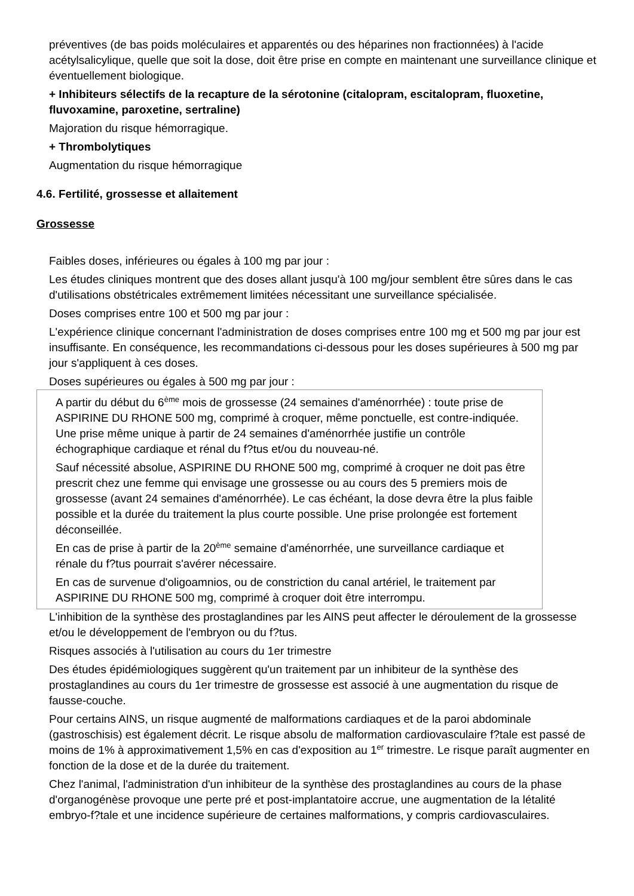préventives (de bas poids moléculaires et apparentés ou des héparines non fractionnées) à l'acide acétylsalicylique, quelle que soit la dose, doit être prise en compte en maintenant une surveillance clinique et éventuellement biologique.
+ Inhibiteurs sélectifs de la recapture de la sérotonine (citalopram, escitalopram, fluoxetine, fluvoxamine, paroxetine, sertraline)
Majoration du risque hémorragique.
+ Thrombolytiques
Augmentation du risque hémorragique
4.6. Fertilité, grossesse et allaitement
Grossesse
Faibles doses, inférieures ou égales à 100 mg par jour :
Les études cliniques montrent que des doses allant jusqu'à 100 mg/jour semblent être sûres dans le cas d'utilisations obstétricales extrêmement limitées nécessitant une surveillance spécialisée.
Doses comprises entre 100 et 500 mg par jour :
L'expérience clinique concernant l'administration de doses comprises entre 100 mg et 500 mg par jour est insuffisante. En conséquence, les recommandations ci-dessous pour les doses supérieures à 500 mg par jour s'appliquent à ces doses.
Doses supérieures ou égales à 500 mg par jour :
A partir du début du 6<sup>ème</sup> mois de grossesse (24 semaines d'aménorrhée) : toute prise de ASPIRINE DU RHONE 500 mg, comprimé à croquer, même ponctuelle, est contre-indiquée. Une prise même unique à partir de 24 semaines d'aménorrhée justifie un contrôle échographique cardiaque et rénal du f?tus et/ou du nouveau-né.
Sauf nécessité absolue, ASPIRINE DU RHONE 500 mg, comprimé à croquer ne doit pas être prescrit chez une femme qui envisage une grossesse ou au cours des 5 premiers mois de grossesse (avant 24 semaines d'aménorrhée). Le cas échéant, la dose devra être la plus faible possible et la durée du traitement la plus courte possible. Une prise prolongée est fortement déconseillée.
En cas de prise à partir de la 20<sup>ème</sup> semaine d'aménorrhée, une surveillance cardiaque et rénale du f?tus pourrait s'avérer nécessaire.
En cas de survenue d'oligoamnios, ou de constriction du canal artériel, le traitement par ASPIRINE DU RHONE 500 mg, comprimé à croquer doit être interrompu.
L'inhibition de la synthèse des prostaglandines par les AINS peut affecter le déroulement de la grossesse et/ou le développement de l'embryon ou du f?tus.
Risques associés à l'utilisation au cours du 1er trimestre
Des études épidémiologiques suggèrent qu'un traitement par un inhibiteur de la synthèse des prostaglandines au cours du 1er trimestre de grossesse est associé à une augmentation du risque de fausse-couche.
Pour certains AINS, un risque augmenté de malformations cardiaques et de la paroi abdominale (gastroschisis) est également décrit. Le risque absolu de malformation cardiovasculaire f?tale est passé de moins de 1% à approximativement 1,5% en cas d'exposition au 1<sup>er</sup> trimestre. Le risque paraît augmenter en fonction de la dose et de la durée du traitement.
Chez l'animal, l'administration d'un inhibiteur de la synthèse des prostaglandines au cours de la phase d'organogénèse provoque une perte pré et post-implantatoire accrue, une augmentation de la létalité embryo-f?tale et une incidence supérieure de certaines malformations, y compris cardiovasculaires.